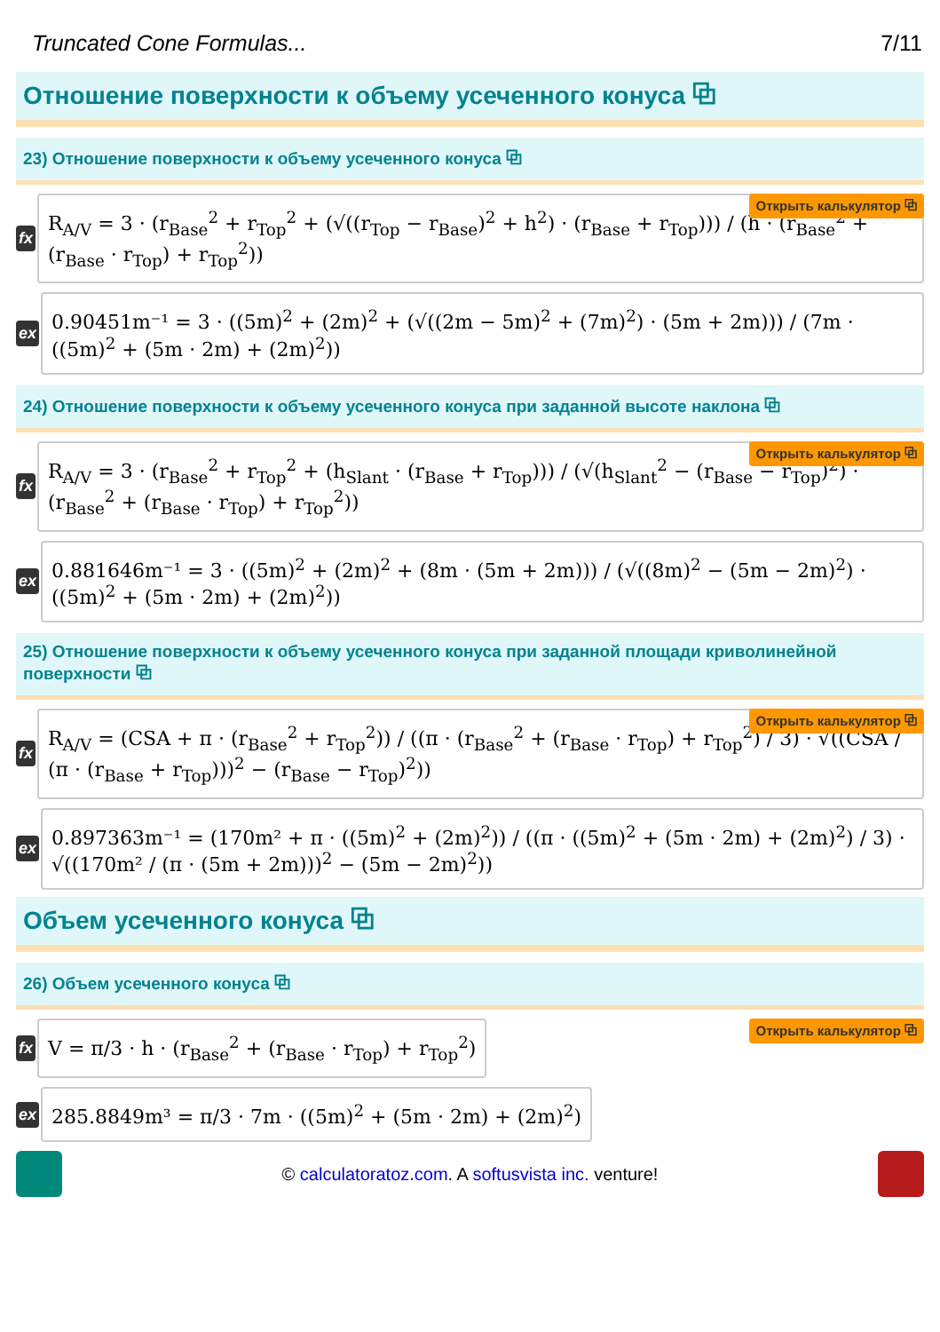Truncated Cone Formulas... 7/11
Отношение поверхности к объему усеченного конуса ⧉
23) Отношение поверхности к объему усеченного конуса ⧉
fx
R<sub>A/V</sub> = 3 · (r<sub>Base</sub><sup>2</sup> + r<sub>Top</sub><sup>2</sup> + (√((r<sub>Top</sub> − r<sub>Base</sub>)<sup>2</sup> + h<sup>2</sup>) · (r<sub>Base</sub> + r<sub>Top</sub>))) / (h · (r<sub>Base</sub><sup>2</sup> + (r<sub>Base</sub> · r<sub>Top</sub>) + r<sub>Top</sub><sup>2</sup>))
Открыть калькулятор ⧉
ex
0.90451m⁻¹ = 3 · ((5m)<sup>2</sup> + (2m)<sup>2</sup> + (√((2m − 5m)<sup>2</sup> + (7m)<sup>2</sup>) · (5m + 2m))) / (7m · ((5m)<sup>2</sup> + (5m · 2m) + (2m)<sup>2</sup>))
24) Отношение поверхности к объему усеченного конуса при заданной высоте наклона ⧉
fx
R<sub>A/V</sub> = 3 · (r<sub>Base</sub><sup>2</sup> + r<sub>Top</sub><sup>2</sup> + (h<sub>Slant</sub> · (r<sub>Base</sub> + r<sub>Top</sub>))) / (√(h<sub>Slant</sub><sup>2</sup> − (r<sub>Base</sub> − r<sub>Top</sub>)<sup>2</sup>) · (r<sub>Base</sub><sup>2</sup> + (r<sub>Base</sub> · r<sub>Top</sub>) + r<sub>Top</sub><sup>2</sup>))
Открыть калькулятор ⧉
ex
0.881646m⁻¹ = 3 · ((5m)<sup>2</sup> + (2m)<sup>2</sup> + (8m · (5m + 2m))) / (√((8m)<sup>2</sup> − (5m − 2m)<sup>2</sup>) · ((5m)<sup>2</sup> + (5m · 2m) + (2m)<sup>2</sup>))
25) Отношение поверхности к объему усеченного конуса при заданной площади криволинейной поверхности ⧉
fx
R<sub>A/V</sub> = (CSA + π · (r<sub>Base</sub><sup>2</sup> + r<sub>Top</sub><sup>2</sup>)) / ((π · (r<sub>Base</sub><sup>2</sup> + (r<sub>Base</sub> · r<sub>Top</sub>) + r<sub>Top</sub><sup>2</sup>) / 3) · √((CSA / (π · (r<sub>Base</sub> + r<sub>Top</sub>)))<sup>2</sup> − (r<sub>Base</sub> − r<sub>Top</sub>)<sup>2</sup>))
Открыть калькулятор ⧉
ex
0.897363m⁻¹ = (170m² + π · ((5m)<sup>2</sup> + (2m)<sup>2</sup>)) / ((π · ((5m)<sup>2</sup> + (5m · 2m) + (2m)<sup>2</sup>) / 3) · √((170m² / (π · (5m + 2m)))<sup>2</sup> − (5m − 2m)<sup>2</sup>))
Объем усеченного конуса ⧉
26) Объем усеченного конуса ⧉
fx
V = π/3 · h · (r<sub>Base</sub><sup>2</sup> + (r<sub>Base</sub> · r<sub>Top</sub>) + r<sub>Top</sub><sup>2</sup>)
Открыть калькулятор ⧉
ex
285.8849m³ = π/3 · 7m · ((5m)<sup>2</sup> + (5m · 2m) + (2m)<sup>2</sup>)
© calculatoratoz.com. A softusvista inc. venture!